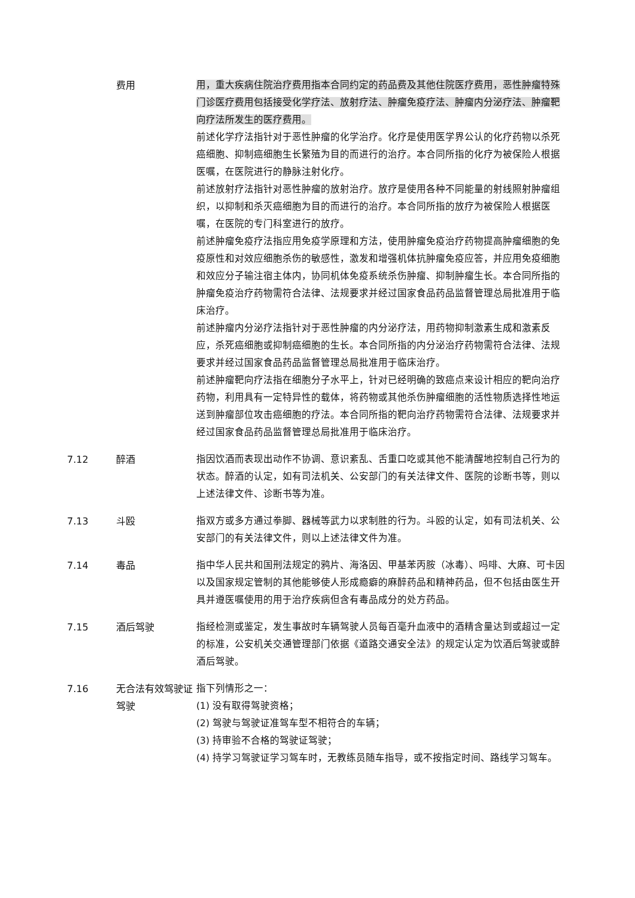费用 用，重大疾病住院治疗费用指本合同约定的药品费及其他住院医疗费用，恶性肿瘤特殊门诊医疗费用包括接受化学疗法、放射疗法、肿瘤免疫疗法、肿瘤内分泌疗法、肿瘤靶向疗法所发生的医疗费用。
前述化学疗法指针对于恶性肿瘤的化学治疗。化疗是使用医学界公认的化疗药物以杀死癌细胞、抑制癌细胞生长繁殖为目的而进行的治疗。本合同所指的化疗为被保险人根据医嘱，在医院进行的静脉注射化疗。
前述放射疗法指针对恶性肿瘤的放射治疗。放疗是使用各种不同能量的射线照射肿瘤组织，以抑制和杀灭癌细胞为目的而进行的治疗。本合同所指的放疗为被保险人根据医嘱，在医院的专门科室进行的放疗。
前述肿瘤免疫疗法指应用免疫学原理和方法，使用肿瘤免疫治疗药物提高肿瘤细胞的免疫原性和对效应细胞杀伤的敏感性，激发和增强机体抗肿瘤免疫应答，并应用免疫细胞和效应分子输注宿主体内，协同机体免疫系统杀伤肿瘤、抑制肿瘤生长。本合同所指的肿瘤免疫治疗药物需符合法律、法规要求并经过国家食品药品监督管理总局批准用于临床治疗。
前述肿瘤内分泌疗法指针对于恶性肿瘤的内分泌疗法，用药物抑制激素生成和激素反应，杀死癌细胞或抑制癌细胞的生长。本合同所指的内分泌治疗药物需符合法律、法规要求并经过国家食品药品监督管理总局批准用于临床治疗。
前述肿瘤靶向疗法指在细胞分子水平上，针对已经明确的致癌点来设计相应的靶向治疗药物，利用具有一定特异性的载体，将药物或其他杀伤肿瘤细胞的活性物质选择性地运送到肿瘤部位攻击癌细胞的疗法。本合同所指的靶向治疗药物需符合法律、法规要求并经过国家食品药品监督管理总局批准用于临床治疗。
7.12 醉酒 指因饮酒而表现出动作不协调、意识紊乱、舌重口吃或其他不能清醒地控制自己行为的状态。醉酒的认定，如有司法机关、公安部门的有关法律文件、医院的诊断书等，则以上述法律文件、诊断书等为准。
7.13 斗殴 指双方或多方通过拳脚、器械等武力以求制胜的行为。斗殴的认定，如有司法机关、公安部门的有关法律文件，则以上述法律文件为准。
7.14 毒品 指中华人民共和国刑法规定的鸦片、海洛因、甲基苯丙胺（冰毒）、吗啡、大麻、可卡因以及国家规定管制的其他能够使人形成瘾癖的麻醉药品和精神药品，但不包括由医生开具并遵医嘱使用的用于治疗疾病但含有毒品成分的处方药品。
7.15 酒后驾驶 指经检测或鉴定，发生事故时车辆驾驶人员每百毫升血液中的酒精含量达到或超过一定的标准，公安机关交通管理部门依据《道路交通安全法》的规定认定为饮酒后驾驶或醉酒后驾驶。
7.16 无合法有效驾驶证驾驶
指下列情形之一：
(1) 没有取得驾驶资格；
(2) 驾驶与驾驶证准驾车型不相符合的车辆；
(3) 持审验不合格的驾驶证驾驶；
(4) 持学习驾驶证学习驾车时，无教练员随车指导，或不按指定时间、路线学习驾车。